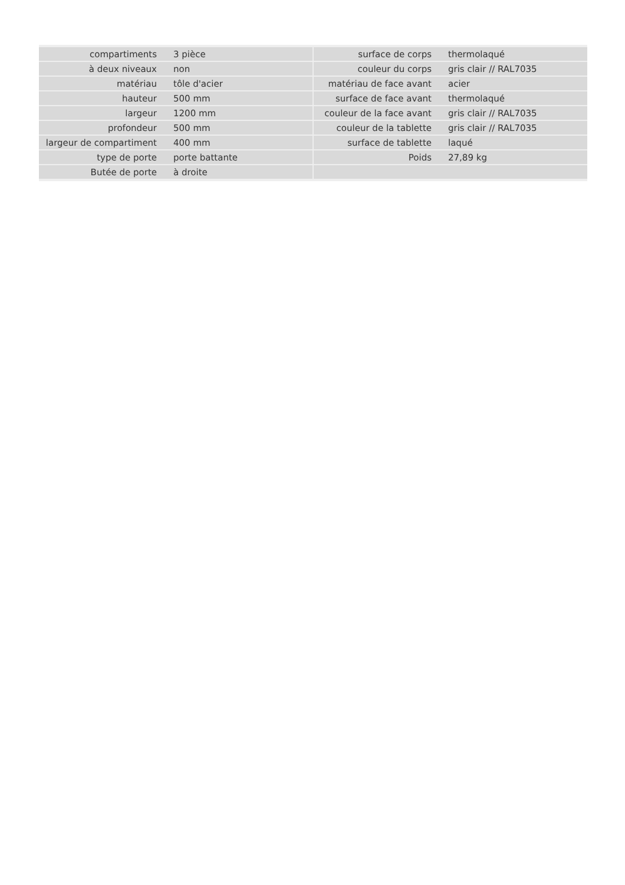| compartiments | 3 pièce |
| à deux niveaux | non |
| matériau | tôle d'acier |
| hauteur | 500 mm |
| largeur | 1200 mm |
| profondeur | 500 mm |
| largeur de compartiment | 400 mm |
| type de porte | porte battante |
| Butée de porte | à droite |
| surface de corps | thermolaqué |
| couleur du corps | gris clair // RAL7035 |
| matériau de face avant | acier |
| surface de face avant | thermolaqué |
| couleur de la face avant | gris clair // RAL7035 |
| couleur de la tablette | gris clair // RAL7035 |
| surface de tablette | laqué |
| Poids | 27,89 kg |